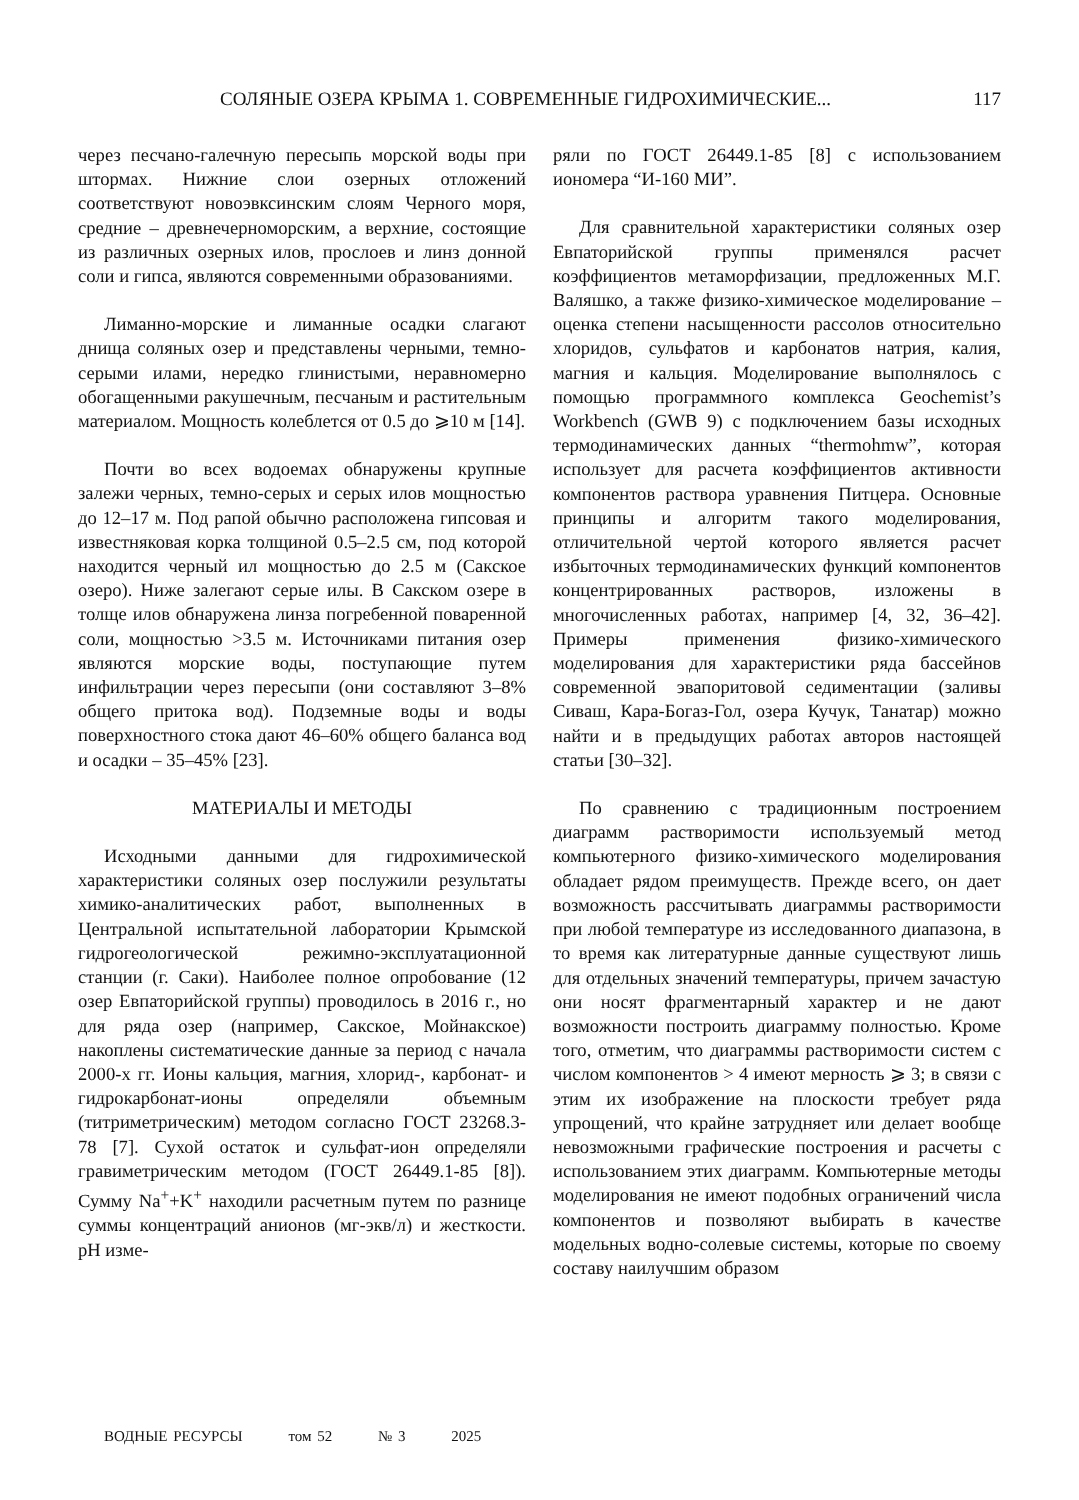СОЛЯНЫЕ ОЗЕРА КРЫМА 1. СОВРЕМЕННЫЕ ГИДРОХИМИЧЕСКИЕ... 117
через песчано-галечную пересыпь морской воды при штормах. Нижние слои озерных отложений соответствуют новоэвксинским слоям Черного моря, средние – древнечерноморским, а верхние, состоящие из различных озерных илов, прослоев и линз донной соли и гипса, являются современными образованиями.
Лиманно-морские и лиманные осадки слагают днища соляных озер и представлены черными, темно-серыми илами, нередко глинистыми, неравномерно обогащенными ракушечным, песчаным и растительным материалом. Мощность колеблется от 0.5 до ⩾10 м [14].
Почти во всех водоемах обнаружены крупные залежи черных, темно-серых и серых илов мощностью до 12–17 м. Под рапой обычно расположена гипсовая и известняковая корка толщиной 0.5–2.5 см, под которой находится черный ил мощностью до 2.5 м (Сакское озеро). Ниже залегают серые илы. В Сакском озере в толще илов обнаружена линза погребенной поваренной соли, мощностью >3.5 м. Источниками питания озер являются морские воды, поступающие путем инфильтрации через пересыпи (они составляют 3–8% общего притока вод). Подземные воды и воды поверхностного стока дают 46–60% общего баланса вод и осадки – 35–45% [23].
МАТЕРИАЛЫ И МЕТОДЫ
Исходными данными для гидрохимической характеристики соляных озер послужили результаты химико-аналитических работ, выполненных в Центральной испытательной лаборатории Крымской гидрогеологической режимно-эксплуатационной станции (г. Саки). Наиболее полное опробование (12 озер Евпаторийской группы) проводилось в 2016 г., но для ряда озер (например, Сакское, Мойнакское) накоплены систематические данные за период с начала 2000-х гг. Ионы кальция, магния, хлорид-, карбонат- и гидрокарбонат-ионы определяли объемным (титриметрическим) методом согласно ГОСТ 23268.3-78 [7]. Сухой остаток и сульфат-ион определяли гравиметрическим методом (ГОСТ 26449.1-85 [8]). Сумму Na<sup>+</sup>+K<sup>+</sup> находили расчетным путем по разнице суммы концентраций анионов (мг-экв/л) и жесткости. pH изме-
ряли по ГОСТ 26449.1-85 [8] с использованием иономера “И-160 МИ”.
Для сравнительной характеристики соляных озер Евпаторийской группы применялся расчет коэффициентов метаморфизации, предложенных М.Г. Валяшко, а также физико-химическое моделирование – оценка степени насыщенности рассолов относительно хлоридов, сульфатов и карбонатов натрия, калия, магния и кальция. Моделирование выполнялось с помощью программного комплекса Geochemist’s Workbench (GWB 9) с подключением базы исходных термодинамических данных “thermohmw”, которая использует для расчета коэффициентов активности компонентов раствора уравнения Питцера. Основные принципы и алгоритм такого моделирования, отличительной чертой которого является расчет избыточных термодинамических функций компонентов концентрированных растворов, изложены в многочисленных работах, например [4, 32, 36–42]. Примеры применения физико-химического моделирования для характеристики ряда бассейнов современной эвапоритовой седиментации (заливы Сиваш, Кара-Богаз-Гол, озера Кучук, Танатар) можно найти и в предыдущих работах авторов настоящей статьи [30–32].
По сравнению с традиционным построением диаграмм растворимости используемый метод компьютерного физико-химического моделирования обладает рядом преимуществ. Прежде всего, он дает возможность рассчитывать диаграммы растворимости при любой температуре из исследованного диапазона, в то время как литературные данные существуют лишь для отдельных значений температуры, причем зачастую они носят фрагментарный характер и не дают возможности построить диаграмму полностью. Кроме того, отметим, что диаграммы растворимости систем с числом компонентов > 4 имеют мерность ⩾ 3; в связи с этим их изображение на плоскости требует ряда упрощений, что крайне затрудняет или делает вообще невозможными графические построения и расчеты с использованием этих диаграмм. Компьютерные методы моделирования не имеют подобных ограничений числа компонентов и позволяют выбирать в качестве модельных водно-солевые системы, которые по своему составу наилучшим образом
ВОДНЫЕ РЕСУРСЫ том 52 № 3 2025